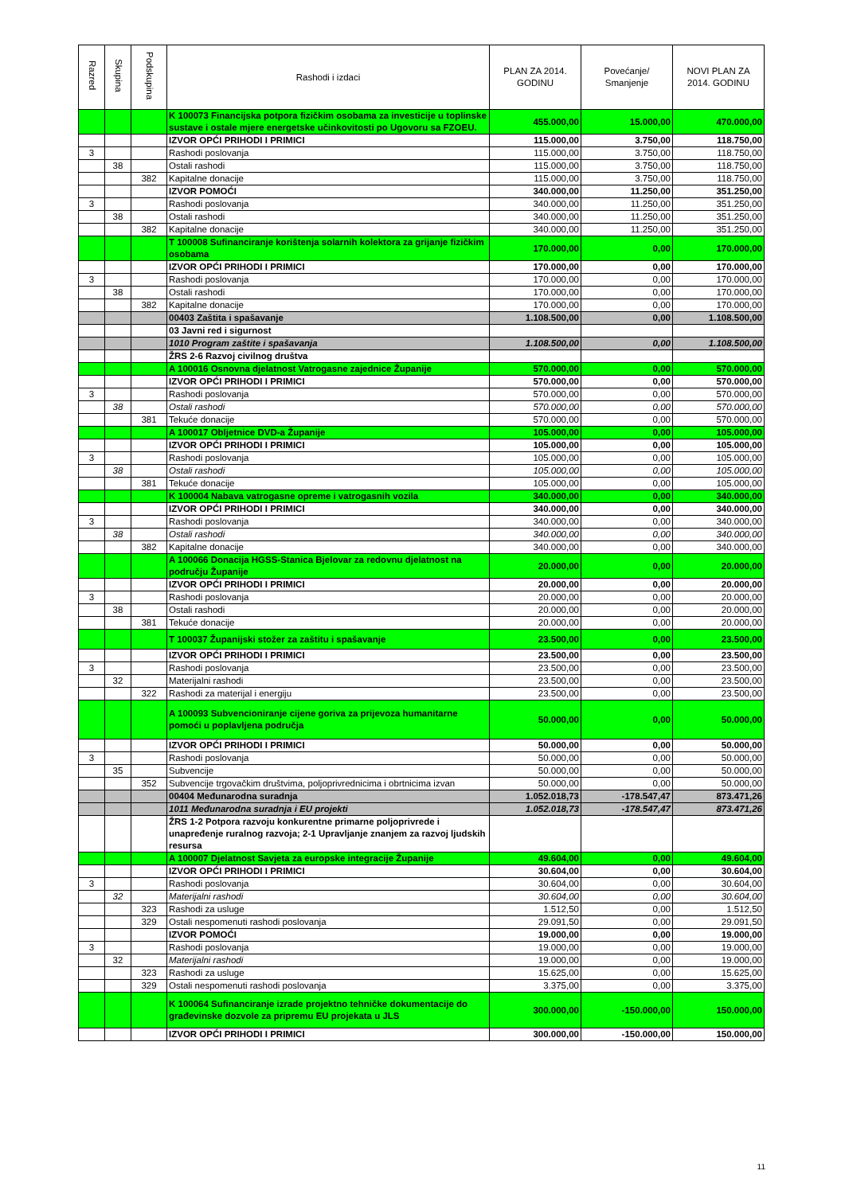| Razred | Skupina | Podskupina | Rashodi i izdaci | PLAN ZA 2014. GODINU | Povećanje/ Smanjenje | NOVI PLAN ZA 2014. GODINU |
| --- | --- | --- | --- | --- | --- | --- |
| | | | K 100073 Financijska potpora fizičkim osobama za investicije u toplinske sustave i ostale mjere energetske učinkovitosti po Ugovoru sa FZOEU. | 455.000,00 | 15.000,00 | 470.000,00 |
| | | | IZVOR OPĆI PRIHODI I PRIMICI | 115.000,00 | 3.750,00 | 118.750,00 |
| 3 | | | Rashodi poslovanja | 115.000,00 | 3.750,00 | 118.750,00 |
| | 38 | | Ostali rashodi | 115.000,00 | 3.750,00 | 118.750,00 |
| | | 382 | Kapitalne donacije | 115.000,00 | 3.750,00 | 118.750,00 |
| | | | IZVOR POMOĆI | 340.000,00 | 11.250,00 | 351.250,00 |
| 3 | | | Rashodi poslovanja | 340.000,00 | 11.250,00 | 351.250,00 |
| | 38 | | Ostali rashodi | 340.000,00 | 11.250,00 | 351.250,00 |
| | | 382 | Kapitalne donacije | 340.000,00 | 11.250,00 | 351.250,00 |
| | | | T 100008 Sufinanciranje korištenja solarnih kolektora za grijanje fizičkim osobama | 170.000,00 | 0,00 | 170.000,00 |
| | | | IZVOR OPĆI PRIHODI I PRIMICI | 170.000,00 | 0,00 | 170.000,00 |
| 3 | | | Rashodi poslovanja | 170.000,00 | 0,00 | 170.000,00 |
| | 38 | | Ostali rashodi | 170.000,00 | 0,00 | 170.000,00 |
| | | 382 | Kapitalne donacije | 170.000,00 | 0,00 | 170.000,00 |
| | | | 00403 Zaštita i spašavanje | 1.108.500,00 | 0,00 | 1.108.500,00 |
| | | | 03 Javni red i sigurnost | | | |
| | | | 1010 Program zaštite i spašavanja | 1.108.500,00 | 0,00 | 1.108.500,00 |
| | | | ŽRS 2-6 Razvoj civilnog društva | | | |
| | | | A 100016 Osnovna djelatnost Vatrogasne zajednice Županije | 570.000,00 | 0,00 | 570.000,00 |
| | | | IZVOR OPĆI PRIHODI I PRIMICI | 570.000,00 | 0,00 | 570.000,00 |
| 3 | | | Rashodi poslovanja | 570.000,00 | 0,00 | 570.000,00 |
| | 38 | | Ostali rashodi | 570.000,00 | 0,00 | 570.000,00 |
| | | 381 | Tekuće donacije | 570.000,00 | 0,00 | 570.000,00 |
| | | | A 100017 Obljetnice DVD-a Županije | 105.000,00 | 0,00 | 105.000,00 |
| | | | IZVOR OPĆI PRIHODI I PRIMICI | 105.000,00 | 0,00 | 105.000,00 |
| 3 | | | Rashodi poslovanja | 105.000,00 | 0,00 | 105.000,00 |
| | 38 | | Ostali rashodi | 105.000,00 | 0,00 | 105.000,00 |
| | | 381 | Tekuće donacije | 105.000,00 | 0,00 | 105.000,00 |
| | | | K 100004 Nabava vatrogasne opreme i vatrogasnih vozila | 340.000,00 | 0,00 | 340.000,00 |
| | | | IZVOR OPĆI PRIHODI I PRIMICI | 340.000,00 | 0,00 | 340.000,00 |
| 3 | | | Rashodi poslovanja | 340.000,00 | 0,00 | 340.000,00 |
| | 38 | | Ostali rashodi | 340.000,00 | 0,00 | 340.000,00 |
| | | 382 | Kapitalne donacije | 340.000,00 | 0,00 | 340.000,00 |
| | | | A 100066 Donacija HGSS-Stanica Bjelovar za redovnu djelatnost na području Županije | 20.000,00 | 0,00 | 20.000,00 |
| | | | IZVOR OPĆI PRIHODI I PRIMICI | 20.000,00 | 0,00 | 20.000,00 |
| 3 | | | Rashodi poslovanja | 20.000,00 | 0,00 | 20.000,00 |
| | 38 | | Ostali rashodi | 20.000,00 | 0,00 | 20.000,00 |
| | | 381 | Tekuće donacije | 20.000,00 | 0,00 | 20.000,00 |
| | | | T 100037 Županijski stožer za zaštitu i spašavanje | 23.500,00 | 0,00 | 23.500,00 |
| | | | IZVOR OPĆI PRIHODI I PRIMICI | 23.500,00 | 0,00 | 23.500,00 |
| 3 | | | Rashodi poslovanja | 23.500,00 | 0,00 | 23.500,00 |
| | 32 | | Materijalni rashodi | 23.500,00 | 0,00 | 23.500,00 |
| | | 322 | Rashodi za materijal i energiju | 23.500,00 | 0,00 | 23.500,00 |
| | | | A 100093 Subvencioniranje cijene goriva za prijevoza humanitarne pomoći u poplavljena područja | 50.000,00 | 0,00 | 50.000,00 |
| | | | IZVOR OPĆI PRIHODI I PRIMICI | 50.000,00 | 0,00 | 50.000,00 |
| 3 | | | Rashodi poslovanja | 50.000,00 | 0,00 | 50.000,00 |
| | 35 | | Subvencije | 50.000,00 | 0,00 | 50.000,00 |
| | | 352 | Subvencije trgovačkim društvima, poljoprivrednicima i obrtnicima izvan | 50.000,00 | 0,00 | 50.000,00 |
| | | | 00404 Međunarodna suradnja | 1.052.018,73 | -178.547,47 | 873.471,26 |
| | | | 1011 Međunarodna suradnja i EU projekti | 1.052.018,73 | -178.547,47 | 873.471,26 |
| | | | ŽRS 1-2 Potpora razvoju konkurentne primarne poljoprivrede i unapređenje ruralnog razvoja; 2-1 Upravljanje znanjem za razvoj ljudskih resursa | | | |
| | | | A 100007 Djelatnost Savjeta za europske integracije Županije | 49.604,00 | 0,00 | 49.604,00 |
| | | | IZVOR OPĆI PRIHODI I PRIMICI | 30.604,00 | 0,00 | 30.604,00 |
| 3 | | | Rashodi poslovanja | 30.604,00 | 0,00 | 30.604,00 |
| | 32 | | Materijalni rashodi | 30.604,00 | 0,00 | 30.604,00 |
| | | 323 | Rashodi za usluge | 1.512,50 | 0,00 | 1.512,50 |
| | | 329 | Ostali nespomenuti rashodi poslovanja | 29.091,50 | 0,00 | 29.091,50 |
| | | | IZVOR POMOĆI | 19.000,00 | 0,00 | 19.000,00 |
| 3 | | | Rashodi poslovanja | 19.000,00 | 0,00 | 19.000,00 |
| | 32 | | Materijalni rashodi | 19.000,00 | 0,00 | 19.000,00 |
| | | 323 | Rashodi za usluge | 15.625,00 | 0,00 | 15.625,00 |
| | | 329 | Ostali nespomenuti rashodi poslovanja | 3.375,00 | 0,00 | 3.375,00 |
| | | | K 100064 Sufinanciranje izrade projektno tehničke dokumentacije do građevinske dozvole za pripremu EU projekata u JLS | 300.000,00 | -150.000,00 | 150.000,00 |
| | | | IZVOR OPĆI PRIHODI I PRIMICI | 300.000,00 | -150.000,00 | 150.000,00 |
11